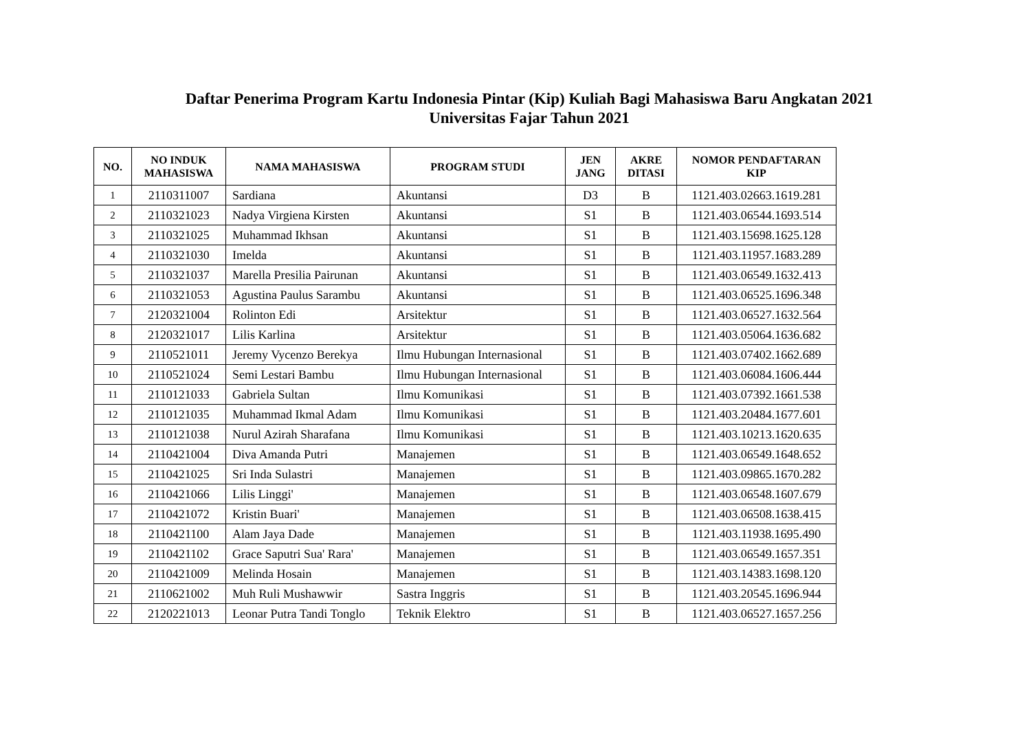Daftar Penerima Program Kartu Indonesia Pintar (Kip) Kuliah Bagi Mahasiswa Baru Angkatan 2021
Universitas Fajar Tahun 2021
| NO. | NO INDUK MAHASISWA | NAMA MAHASISWA | PROGRAM STUDI | JEN JANG | AKRE DITASI | NOMOR PENDAFTARAN KIP |
| --- | --- | --- | --- | --- | --- | --- |
| 1 | 2110311007 | Sardiana | Akuntansi | D3 | B | 1121.403.02663.1619.281 |
| 2 | 2110321023 | Nadya Virgiena Kirsten | Akuntansi | S1 | B | 1121.403.06544.1693.514 |
| 3 | 2110321025 | Muhammad Ikhsan | Akuntansi | S1 | B | 1121.403.15698.1625.128 |
| 4 | 2110321030 | Imelda | Akuntansi | S1 | B | 1121.403.11957.1683.289 |
| 5 | 2110321037 | Marella Presilia Pairunan | Akuntansi | S1 | B | 1121.403.06549.1632.413 |
| 6 | 2110321053 | Agustina Paulus Sarambu | Akuntansi | S1 | B | 1121.403.06525.1696.348 |
| 7 | 2120321004 | Rolinton Edi | Arsitektur | S1 | B | 1121.403.06527.1632.564 |
| 8 | 2120321017 | Lilis Karlina | Arsitektur | S1 | B | 1121.403.05064.1636.682 |
| 9 | 2110521011 | Jeremy Vycenzo Berekya | Ilmu Hubungan Internasional | S1 | B | 1121.403.07402.1662.689 |
| 10 | 2110521024 | Semi Lestari Bambu | Ilmu Hubungan Internasional | S1 | B | 1121.403.06084.1606.444 |
| 11 | 2110121033 | Gabriela Sultan | Ilmu Komunikasi | S1 | B | 1121.403.07392.1661.538 |
| 12 | 2110121035 | Muhammad Ikmal Adam | Ilmu Komunikasi | S1 | B | 1121.403.20484.1677.601 |
| 13 | 2110121038 | Nurul Azirah Sharafana | Ilmu Komunikasi | S1 | B | 1121.403.10213.1620.635 |
| 14 | 2110421004 | Diva Amanda Putri | Manajemen | S1 | B | 1121.403.06549.1648.652 |
| 15 | 2110421025 | Sri Inda Sulastri | Manajemen | S1 | B | 1121.403.09865.1670.282 |
| 16 | 2110421066 | Lilis Linggi' | Manajemen | S1 | B | 1121.403.06548.1607.679 |
| 17 | 2110421072 | Kristin Buari' | Manajemen | S1 | B | 1121.403.06508.1638.415 |
| 18 | 2110421100 | Alam Jaya Dade | Manajemen | S1 | B | 1121.403.11938.1695.490 |
| 19 | 2110421102 | Grace Saputri Sua' Rara' | Manajemen | S1 | B | 1121.403.06549.1657.351 |
| 20 | 2110421009 | Melinda Hosain | Manajemen | S1 | B | 1121.403.14383.1698.120 |
| 21 | 2110621002 | Muh Ruli Mushawwir | Sastra Inggris | S1 | B | 1121.403.20545.1696.944 |
| 22 | 2120221013 | Leonar Putra Tandi Tonglo | Teknik Elektro | S1 | B | 1121.403.06527.1657.256 |